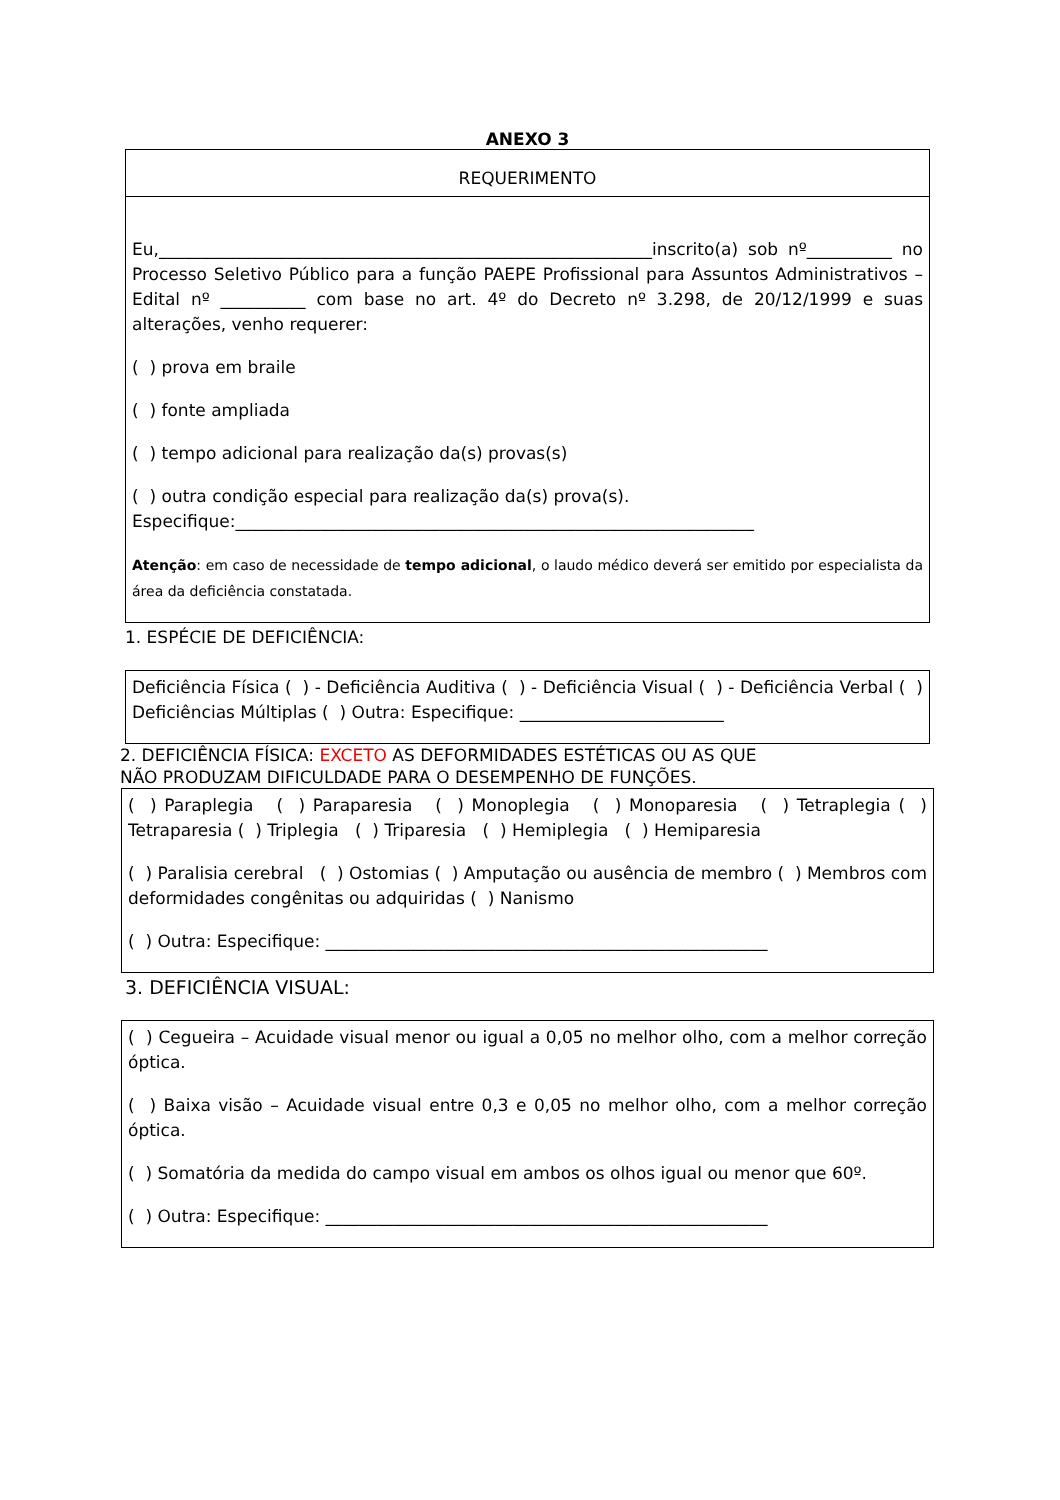ANEXO 3
REQUERIMENTO
Eu,__________________________________________________________inscrito(a) sob nº__________ no Processo Seletivo Público para a função PAEPE Profissional para Assuntos Administrativos – Edital nº __________ com base no art. 4º do Decreto nº 3.298, de 20/12/1999 e suas alterações, venho requerer:
( ) prova em braile
( ) fonte ampliada
( ) tempo adicional para realização da(s) provas(s)
( ) outra condição especial para realização da(s) prova(s).
Especifique:_____________________________________________________________
Atenção: em caso de necessidade de tempo adicional, o laudo médico deverá ser emitido por especialista da área da deficiência constatada.
1. ESPÉCIE DE DEFICIÊNCIA:
Deficiência Física ( ) - Deficiência Auditiva ( ) - Deficiência Visual ( ) - Deficiência Verbal ( ) Deficiências Múltiplas ( ) Outra: Especifique: ________________________
2. DEFICIÊNCIA FÍSICA: EXCETO AS DEFORMIDADES ESTÉTICAS OU AS QUE
NÃO PRODUZAM DIFICULDADE PARA O DESEMPENHO DE FUNÇÕES.
( ) Paraplegia ( ) Paraparesia ( ) Monoplegia ( ) Monoparesia ( ) Tetraplegia ( ) Tetraparesia ( ) Triplegia ( ) Triparesia ( ) Hemiplegia ( ) Hemiparesia
( ) Paralisia cerebral ( ) Ostomias ( ) Amputação ou ausência de membro ( ) Membros com deformidades congênitas ou adquiridas ( ) Nanismo
( ) Outra: Especifique: ____________________________________________________
3. DEFICIÊNCIA VISUAL:
( ) Cegueira – Acuidade visual menor ou igual a 0,05 no melhor olho, com a melhor correção óptica.
( ) Baixa visão – Acuidade visual entre 0,3 e 0,05 no melhor olho, com a melhor correção óptica.
( ) Somatória da medida do campo visual em ambos os olhos igual ou menor que 60º.
( ) Outra: Especifique: ____________________________________________________